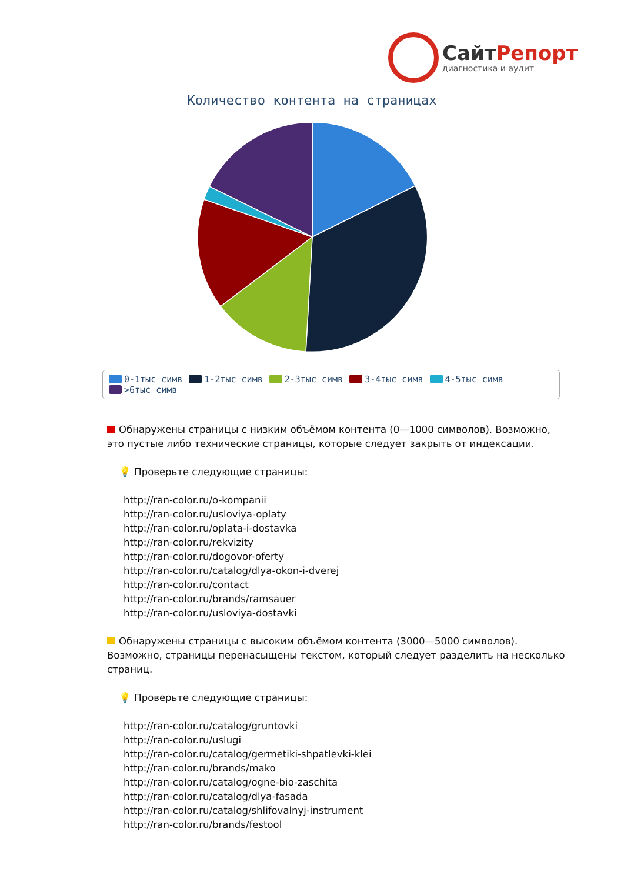СайтРепорт
диагностика и аудит
Количество контента на страницах
0-1тыс симв 1-2тыс симв 2-3тыс симв 3-4тыс симв 4-5тыс симв
>6тыс симв
Обнаружены страницы с низким объёмом контента (0—1000 символов). Возможно, это пустые либо технические страницы, которые следует закрыть от индексации.
💡 Проверьте следующие страницы:
http://ran-color.ru/o-kompanii
http://ran-color.ru/usloviya-oplaty
http://ran-color.ru/oplata-i-dostavka
http://ran-color.ru/rekvizity
http://ran-color.ru/dogovor-oferty
http://ran-color.ru/catalog/dlya-okon-i-dverej
http://ran-color.ru/contact
http://ran-color.ru/brands/ramsauer
http://ran-color.ru/usloviya-dostavki
Обнаружены страницы с высоким объёмом контента (3000—5000 символов). Возможно, страницы перенасыщены текстом, который следует разделить на несколько страниц.
💡 Проверьте следующие страницы:
http://ran-color.ru/catalog/gruntovki
http://ran-color.ru/uslugi
http://ran-color.ru/catalog/germetiki-shpatlevki-klei
http://ran-color.ru/brands/mako
http://ran-color.ru/catalog/ogne-bio-zaschita
http://ran-color.ru/catalog/dlya-fasada
http://ran-color.ru/catalog/shlifovalnyj-instrument
http://ran-color.ru/brands/festool